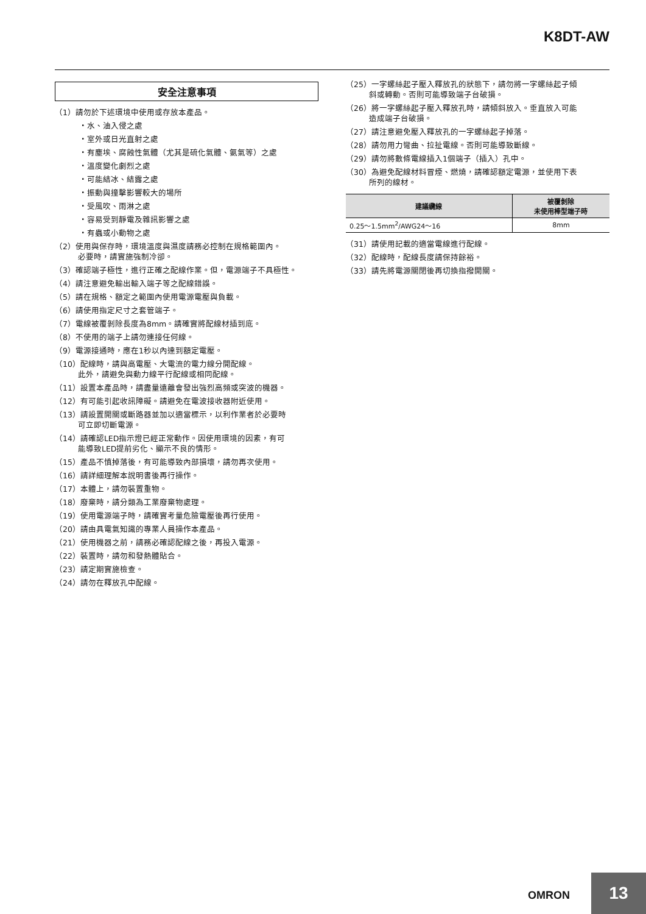K8DT-AW
安全注意事項
（1）請勿於下述環境中使用或存放本產品。
・水、油入侵之處
・室外或日光直射之處
・有塵埃、腐蝕性氣體（尤其是硫化氣體、氨氣等）之處
・溫度變化劇烈之處
・可能結冰、結露之處
・振動與撞擊影響較大的場所
・受風吹、雨淋之處
・容易受到靜電及雜訊影響之處
・有蟲或小動物之處
（2）使用與保存時，環境溫度與濕度請務必控制在規格範圍內。
必要時，請實施強制冷卻。
（3）確認端子極性，進行正確之配線作業。但，電源端子不具極性。
（4）請注意避免輸出輸入端子等之配線錯誤。
（5）請在規格、額定之範圍內使用電源電壓與負載。
（6）請使用指定尺寸之套管端子。
（7）電線被覆剝除長度為8mm。請確實將配線材插到底。
（8）不使用的端子上請勿連接任何線。
（9）電源接通時，應在1秒以內達到額定電壓。
（10）配線時，請與高電壓、大電流的電力線分開配線。
此外，請避免與動力線平行配線或相同配線。
（11）設置本產品時，請盡量遠離會發出強烈高頻或突波的機器。
（12）有可能引起收訊障礙。請避免在電波接收器附近使用。
（13）請設置開關或斷路器並加以適當標示，以利作業者於必要時
可立即切斷電源。
（14）請確認LED指示燈已經正常動作。因使用環境的因素，有可
能導致LED提前劣化、顯示不良的情形。
（15）產品不慎掉落後，有可能導致內部損壞，請勿再次使用。
（16）請詳細理解本說明書後再行操作。
（17）本體上，請勿裝置重物。
（18）廢棄時，請分類為工業廢棄物處理。
（19）使用電源端子時，請確實考量危險電壓後再行使用。
（20）請由具電氣知識的專業人員操作本產品。
（21）使用機器之前，請務必確認配線之後，再投入電源。
（22）裝置時，請勿和發熱體貼合。
（23）請定期實施檢查。
（24）請勿在釋放孔中配線。
（25）一字螺絲起子壓入釋放孔的狀態下，請勿將一字螺絲起子傾
斜或轉動。否則可能導致端子台破損。
（26）將一字螺絲起子壓入釋放孔時，請傾斜放入。垂直放入可能
造成端子台破損。
（27）請注意避免壓入釋放孔的一字螺絲起子掉落。
（28）請勿用力彎曲、拉扯電線。否則可能導致斷線。
（29）請勿將數條電線插入1個端子（插入）孔中。
（30）為避免配線材料冒煙、燃燒，請確認額定電源，並使用下表
所列的線材。
| 建議纜線 | 被覆剝除 未使用棒型端子時 |
| --- | --- |
| 0.25～1.5mm<sup>2</sup>/AWG24～16 | 8mm |
（31）請使用記載的適當電線進行配線。
（32）配線時，配線長度請保持餘裕。
（33）請先將電源關閉後再切換指撥開關。
OMRON 13